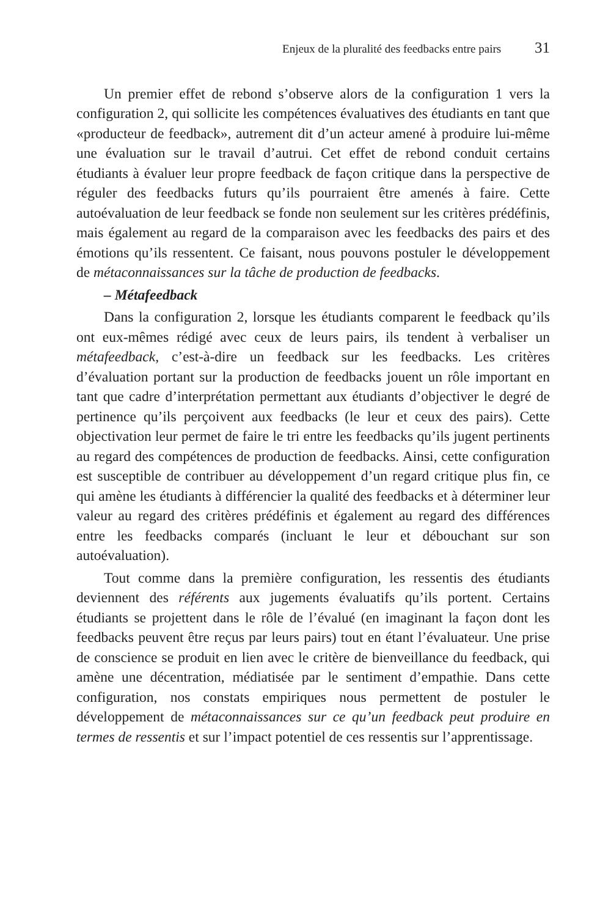Enjeux de la pluralité des feedbacks entre pairs 31
Un premier effet de rebond s’observe alors de la configuration 1 vers la configuration 2, qui sollicite les compétences évaluatives des étudiants en tant que «producteur de feedback», autrement dit d’un acteur amené à produire lui-même une évaluation sur le travail d’autrui. Cet effet de rebond conduit certains étudiants à évaluer leur propre feedback de façon critique dans la perspective de réguler des feedbacks futurs qu’ils pourraient être amenés à faire. Cette autoévaluation de leur feedback se fonde non seulement sur les critères prédéfinis, mais également au regard de la comparaison avec les feedbacks des pairs et des émotions qu’ils ressentent. Ce faisant, nous pouvons postuler le développement de métaconnaissances sur la tâche de production de feedbacks.
– Métafeedback
Dans la configuration 2, lorsque les étudiants comparent le feedback qu’ils ont eux-mêmes rédigé avec ceux de leurs pairs, ils tendent à verbaliser un métafeedback, c’est-à-dire un feedback sur les feedbacks. Les critères d’évaluation portant sur la production de feedbacks jouent un rôle important en tant que cadre d’interprétation permettant aux étudiants d’objectiver le degré de pertinence qu’ils perçoivent aux feedbacks (le leur et ceux des pairs). Cette objectivation leur permet de faire le tri entre les feedbacks qu’ils jugent pertinents au regard des compétences de production de feedbacks. Ainsi, cette configuration est susceptible de contribuer au développement d’un regard critique plus fin, ce qui amène les étudiants à différencier la qualité des feedbacks et à déterminer leur valeur au regard des critères prédéfinis et également au regard des différences entre les feedbacks comparés (incluant le leur et débouchant sur son autoévaluation).
Tout comme dans la première configuration, les ressentis des étudiants deviennent des référents aux jugements évaluatifs qu’ils portent. Certains étudiants se projettent dans le rôle de l’évalué (en imaginant la façon dont les feedbacks peuvent être reçus par leurs pairs) tout en étant l’évaluateur. Une prise de conscience se produit en lien avec le critère de bienveillance du feedback, qui amène une décentration, médiatisée par le sentiment d’empathie. Dans cette configuration, nos constats empiriques nous permettent de postuler le développement de métaconnaissances sur ce qu’un feedback peut produire en termes de ressentis et sur l’impact potentiel de ces ressentis sur l’apprentissage.